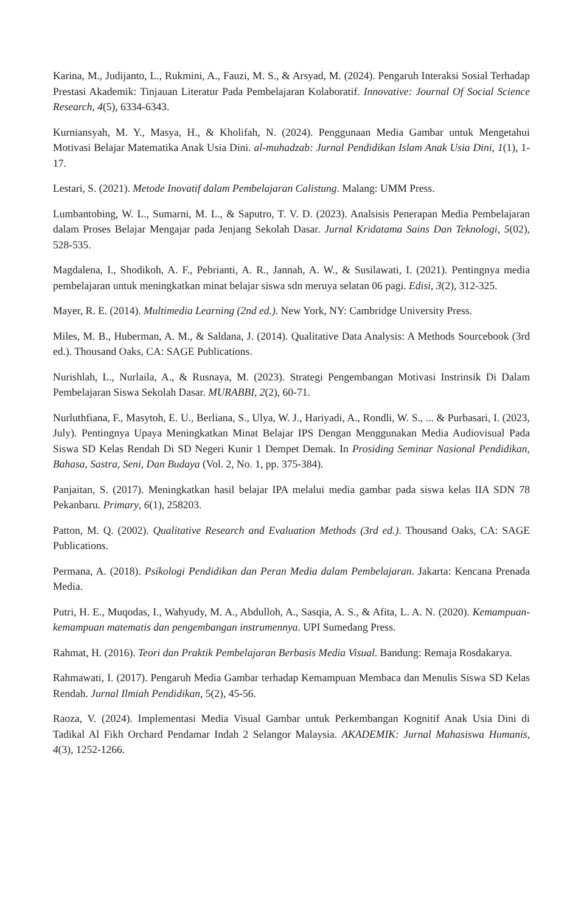Karina, M., Judijanto, L., Rukmini, A., Fauzi, M. S., & Arsyad, M. (2024). Pengaruh Interaksi Sosial Terhadap Prestasi Akademik: Tinjauan Literatur Pada Pembelajaran Kolaboratif. Innovative: Journal Of Social Science Research, 4(5), 6334-6343.
Kurniansyah, M. Y., Masya, H., & Kholifah, N. (2024). Penggunaan Media Gambar untuk Mengetahui Motivasi Belajar Matematika Anak Usia Dini. al-muhadzab: Jurnal Pendidikan Islam Anak Usia Dini, 1(1), 1-17.
Lestari, S. (2021). Metode Inovatif dalam Pembelajaran Calistung. Malang: UMM Press.
Lumbantobing, W. L., Sumarni, M. L., & Saputro, T. V. D. (2023). Analsisis Penerapan Media Pembelajaran dalam Proses Belajar Mengajar pada Jenjang Sekolah Dasar. Jurnal Kridatama Sains Dan Teknologi, 5(02), 528-535.
Magdalena, I., Shodikoh, A. F., Pebrianti, A. R., Jannah, A. W., & Susilawati, I. (2021). Pentingnya media pembelajaran untuk meningkatkan minat belajar siswa sdn meruya selatan 06 pagi. Edisi, 3(2), 312-325.
Mayer, R. E. (2014). Multimedia Learning (2nd ed.). New York, NY: Cambridge University Press.
Miles, M. B., Huberman, A. M., & Saldana, J. (2014). Qualitative Data Analysis: A Methods Sourcebook (3rd ed.). Thousand Oaks, CA: SAGE Publications.
Nurishlah, L., Nurlaila, A., & Rusnaya, M. (2023). Strategi Pengembangan Motivasi Instrinsik Di Dalam Pembelajaran Siswa Sekolah Dasar. MURABBI, 2(2), 60-71.
Nurluthfiana, F., Masytoh, E. U., Berliana, S., Ulya, W. J., Hariyadi, A., Rondli, W. S., ... & Purbasari, I. (2023, July). Pentingnya Upaya Meningkatkan Minat Belajar IPS Dengan Menggunakan Media Audiovisual Pada Siswa SD Kelas Rendah Di SD Negeri Kunir 1 Dempet Demak. In Prosiding Seminar Nasional Pendidikan, Bahasa, Sastra, Seni, Dan Budaya (Vol. 2, No. 1, pp. 375-384).
Panjaitan, S. (2017). Meningkatkan hasil belajar IPA melalui media gambar pada siswa kelas IIA SDN 78 Pekanbaru. Primary, 6(1), 258203.
Patton, M. Q. (2002). Qualitative Research and Evaluation Methods (3rd ed.). Thousand Oaks, CA: SAGE Publications.
Permana, A. (2018). Psikologi Pendidikan dan Peran Media dalam Pembelajaran. Jakarta: Kencana Prenada Media.
Putri, H. E., Muqodas, I., Wahyudy, M. A., Abdulloh, A., Sasqia, A. S., & Afita, L. A. N. (2020). Kemampuan-kemampuan matematis dan pengembangan instrumennya. UPI Sumedang Press.
Rahmat, H. (2016). Teori dan Praktik Pembelajaran Berbasis Media Visual. Bandung: Remaja Rosdakarya.
Rahmawati, I. (2017). Pengaruh Media Gambar terhadap Kemampuan Membaca dan Menulis Siswa SD Kelas Rendah. Jurnal Ilmiah Pendidikan, 5(2), 45-56.
Raoza, V. (2024). Implementasi Media Visual Gambar untuk Perkembangan Kognitif Anak Usia Dini di Tadikal Al Fikh Orchard Pendamar Indah 2 Selangor Malaysia. AKADEMIK: Jurnal Mahasiswa Humanis, 4(3), 1252-1266.